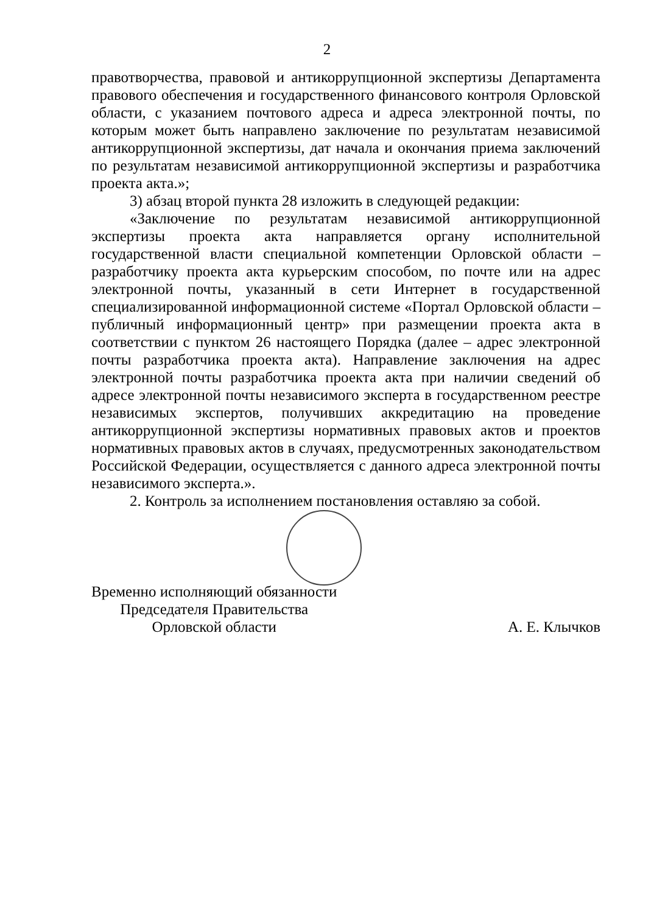2
правотворчества, правовой и антикоррупционной экспертизы Департамента правового обеспечения и государственного финансового контроля Орловской области, с указанием почтового адреса и адреса электронной почты, по которым может быть направлено заключение по результатам независимой антикоррупционной экспертизы, дат начала и окончания приема заключений по результатам независимой антикоррупционной экспертизы и разработчика проекта акта.»;
3) абзац второй пункта 28 изложить в следующей редакции:
«Заключение по результатам независимой антикоррупционной экспертизы проекта акта направляется органу исполнительной государственной власти специальной компетенции Орловской области – разработчику проекта акта курьерским способом, по почте или на адрес электронной почты, указанный в сети Интернет в государственной специализированной информационной системе «Портал Орловской области – публичный информационный центр» при размещении проекта акта в соответствии с пунктом 26 настоящего Порядка (далее – адрес электронной почты разработчика проекта акта). Направление заключения на адрес электронной почты разработчика проекта акта при наличии сведений об адресе электронной почты независимого эксперта в государственном реестре независимых экспертов, получивших аккредитацию на проведение антикоррупционной экспертизы нормативных правовых актов и проектов нормативных правовых актов в случаях, предусмотренных законодательством Российской Федерации, осуществляется с данного адреса электронной почты независимого эксперта.».
2. Контроль за исполнением постановления оставляю за собой.
Временно исполняющий обязанности
Председателя Правительства
Орловской области
А. Е. Клычков